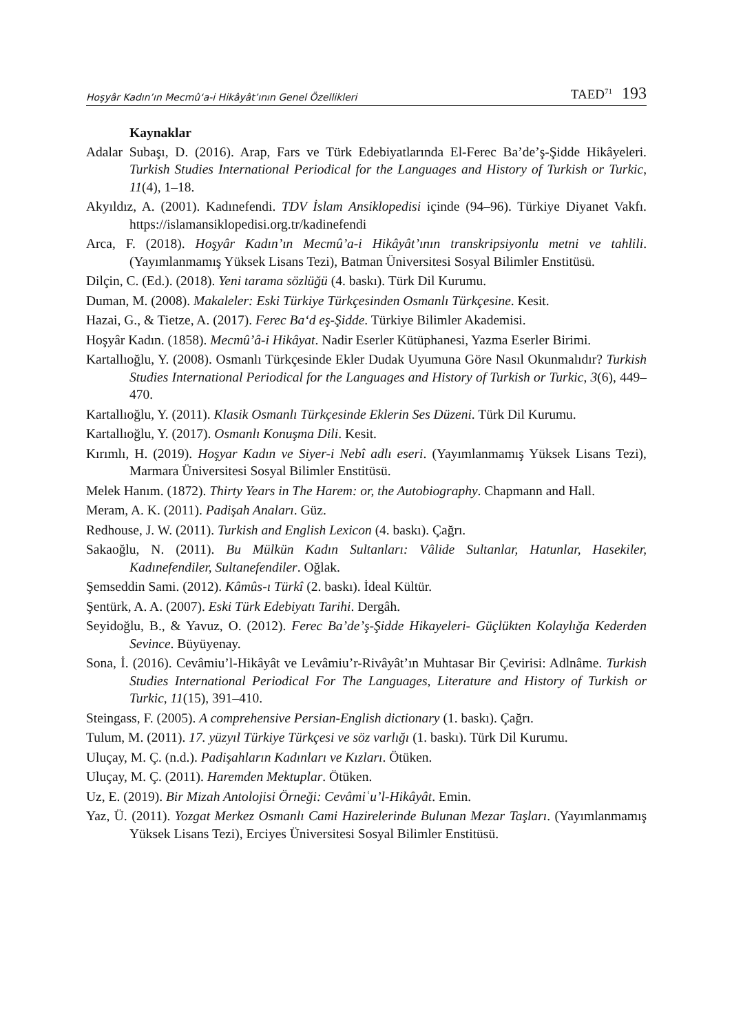Hoşyâr Kadın’ın Mecmû‘a-i Hikâyât’ının Genel Özellikleri TAED<sup>71</sup> 193
Kaynaklar
Adalar Subaşı, D. (2016). Arap, Fars ve Türk Edebiyatlarında El-Ferec Ba’de’ş-Şidde Hikâyeleri. Turkish Studies International Periodical for the Languages and History of Turkish or Turkic, 11(4), 1–18.
Akyıldız, A. (2001). Kadınefendi. TDV İslam Ansiklopedisi içinde (94–96). Türkiye Diyanet Vakfı. https://islamansiklopedisi.org.tr/kadinefendi
Arca, F. (2018). Hoşyâr Kadın’ın Mecmû’a-i Hikâyât’ının transkripsiyonlu metni ve tahlili. (Yayımlanmamış Yüksek Lisans Tezi), Batman Üniversitesi Sosyal Bilimler Enstitüsü.
Dilçin, C. (Ed.). (2018). Yeni tarama sözlüğü (4. baskı). Türk Dil Kurumu.
Duman, M. (2008). Makaleler: Eski Türkiye Türkçesinden Osmanlı Türkçesine. Kesit.
Hazai, G., & Tietze, A. (2017). Ferec Ba‘d eş-Şidde. Türkiye Bilimler Akademisi.
Hoşyâr Kadın. (1858). Mecmû’â-i Hikâyat. Nadir Eserler Kütüphanesi, Yazma Eserler Birimi.
Kartallıoğlu, Y. (2008). Osmanlı Türkçesinde Ekler Dudak Uyumuna Göre Nasıl Okunmalıdır? Turkish Studies International Periodical for the Languages and History of Turkish or Turkic, 3(6), 449–470.
Kartallıoğlu, Y. (2011). Klasik Osmanlı Türkçesinde Eklerin Ses Düzeni. Türk Dil Kurumu.
Kartallıoğlu, Y. (2017). Osmanlı Konuşma Dili. Kesit.
Kırımlı, H. (2019). Hoşyar Kadın ve Siyer-i Nebî adlı eseri. (Yayımlanmamış Yüksek Lisans Tezi), Marmara Üniversitesi Sosyal Bilimler Enstitüsü.
Melek Hanım. (1872). Thirty Years in The Harem: or, the Autobiography. Chapmann and Hall.
Meram, A. K. (2011). Padişah Anaları. Güz.
Redhouse, J. W. (2011). Turkish and English Lexicon (4. baskı). Çağrı.
Sakaoğlu, N. (2011). Bu Mülkün Kadın Sultanları: Vâlide Sultanlar, Hatunlar, Hasekiler, Kadınefendiler, Sultanefendiler. Oğlak.
Şemseddin Sami. (2012). Kâmûs-ı Türkî (2. baskı). İdeal Kültür.
Şentürk, A. A. (2007). Eski Türk Edebiyatı Tarihi. Dergâh.
Seyidoğlu, B., & Yavuz, O. (2012). Ferec Ba’de’ş-Şidde Hikayeleri- Güçlükten Kolaylığa Kederden Sevince. Büyüyenay.
Sona, İ. (2016). Cevâmiu’l-Hikâyât ve Levâmiu’r-Rivâyât’ın Muhtasar Bir Çevirisi: Adlnâme. Turkish Studies International Periodical For The Languages, Literature and History of Turkish or Turkic, 11(15), 391–410.
Steingass, F. (2005). A comprehensive Persian-English dictionary (1. baskı). Çağrı.
Tulum, M. (2011). 17. yüzyıl Türkiye Türkçesi ve söz varlığı (1. baskı). Türk Dil Kurumu.
Uluçay, M. Ç. (n.d.). Padişahların Kadınları ve Kızları. Ötüken.
Uluçay, M. Ç. (2011). Haremden Mektuplar. Ötüken.
Uz, E. (2019). Bir Mizah Antolojisi Örneği: Cevâmiʿu’l-Hikâyât. Emin.
Yaz, Ü. (2011). Yozgat Merkez Osmanlı Cami Hazirelerinde Bulunan Mezar Taşları. (Yayımlanmamış Yüksek Lisans Tezi), Erciyes Üniversitesi Sosyal Bilimler Enstitüsü.